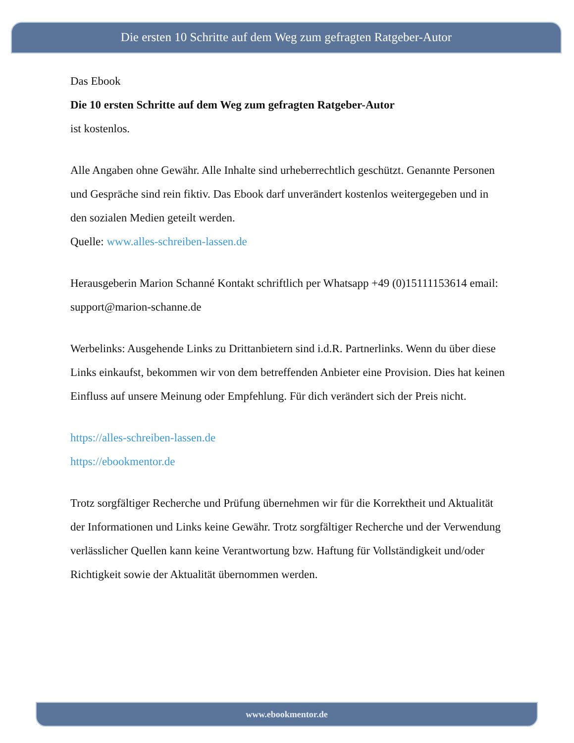Die ersten 10 Schritte auf dem Weg zum gefragten Ratgeber-Autor
Das Ebook
Die 10 ersten Schritte auf dem Weg zum gefragten Ratgeber-Autor
ist kostenlos.
Alle Angaben ohne Gewähr. Alle Inhalte sind urheberrechtlich geschützt. Genannte Personen und Gespräche sind rein fiktiv. Das Ebook darf unverändert kostenlos weitergegeben und in den sozialen Medien geteilt werden.
Quelle: www.alles-schreiben-lassen.de
Herausgeberin Marion Schanné Kontakt schriftlich per Whatsapp +49 (0)15111153614 email: support@marion-schanne.de
Werbelinks: Ausgehende Links zu Drittanbietern sind i.d.R. Partnerlinks. Wenn du über diese Links einkaufst, bekommen wir von dem betreffenden Anbieter eine Provision. Dies hat keinen Einfluss auf unsere Meinung oder Empfehlung. Für dich verändert sich der Preis nicht.
https://alles-schreiben-lassen.de
https://ebookmentor.de
Trotz sorgfältiger Recherche und Prüfung übernehmen wir für die Korrektheit und Aktualität der Informationen und Links keine Gewähr. Trotz sorgfältiger Recherche und der Verwendung verlässlicher Quellen kann keine Verantwortung bzw. Haftung für Vollständigkeit und/oder Richtigkeit sowie der Aktualität übernommen werden.
www.ebookmentor.de